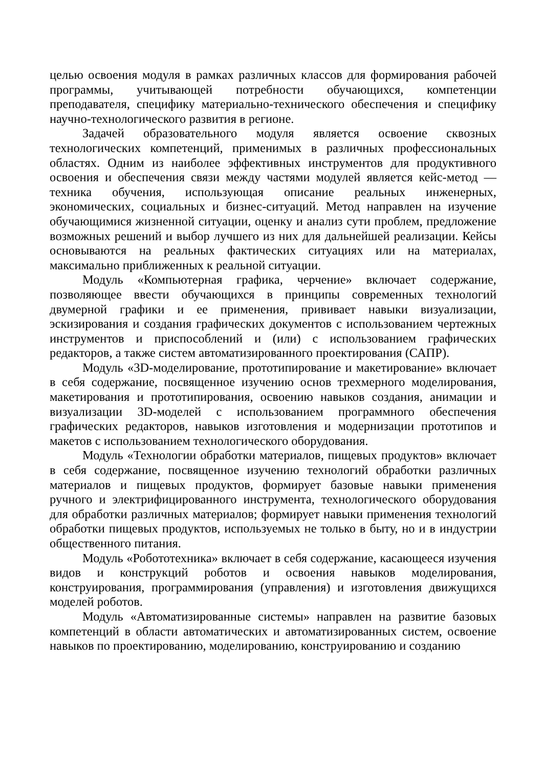целью освоения модуля в рамках различных классов для формирования рабочей программы, учитывающей потребности обучающихся, компетенции преподавателя, специфику материально-технического обеспечения и специфику научно-технологического развития в регионе.
Задачей образовательного модуля является освоение сквозных технологических компетенций, применимых в различных профессиональных областях. Одним из наиболее эффективных инструментов для продуктивного освоения и обеспечения связи между частями модулей является кейс-метод — техника обучения, использующая описание реальных инженерных, экономических, социальных и бизнес-ситуаций. Метод направлен на изучение обучающимися жизненной ситуации, оценку и анализ сути проблем, предложение возможных решений и выбор лучшего из них для дальнейшей реализации. Кейсы основываются на реальных фактических ситуациях или на материалах, максимально приближенных к реальной ситуации.
Модуль «Компьютерная графика, черчение» включает содержание, позволяющее ввести обучающихся в принципы современных технологий двумерной графики и ее применения, прививает навыки визуализации, эскизирования и создания графических документов с использованием чертежных инструментов и приспособлений и (или) с использованием графических редакторов, а также систем автоматизированного проектирования (САПР).
Модуль «3D-моделирование, прототипирование и макетирование» включает в себя содержание, посвященное изучению основ трехмерного моделирования, макетирования и прототипирования, освоению навыков создания, анимации и визуализации 3D-моделей с использованием программного обеспечения графических редакторов, навыков изготовления и модернизации прототипов и макетов с использованием технологического оборудования.
Модуль «Технологии обработки материалов, пищевых продуктов» включает в себя содержание, посвященное изучению технологий обработки различных материалов и пищевых продуктов, формирует базовые навыки применения ручного и электрифицированного инструмента, технологического оборудования для обработки различных материалов; формирует навыки применения технологий обработки пищевых продуктов, используемых не только в быту, но и в индустрии общественного питания.
Модуль «Робототехника» включает в себя содержание, касающееся изучения видов и конструкций роботов и освоения навыков моделирования, конструирования, программирования (управления) и изготовления движущихся моделей роботов.
Модуль «Автоматизированные системы» направлен на развитие базовых компетенций в области автоматических и автоматизированных систем, освоение навыков по проектированию, моделированию, конструированию и созданию